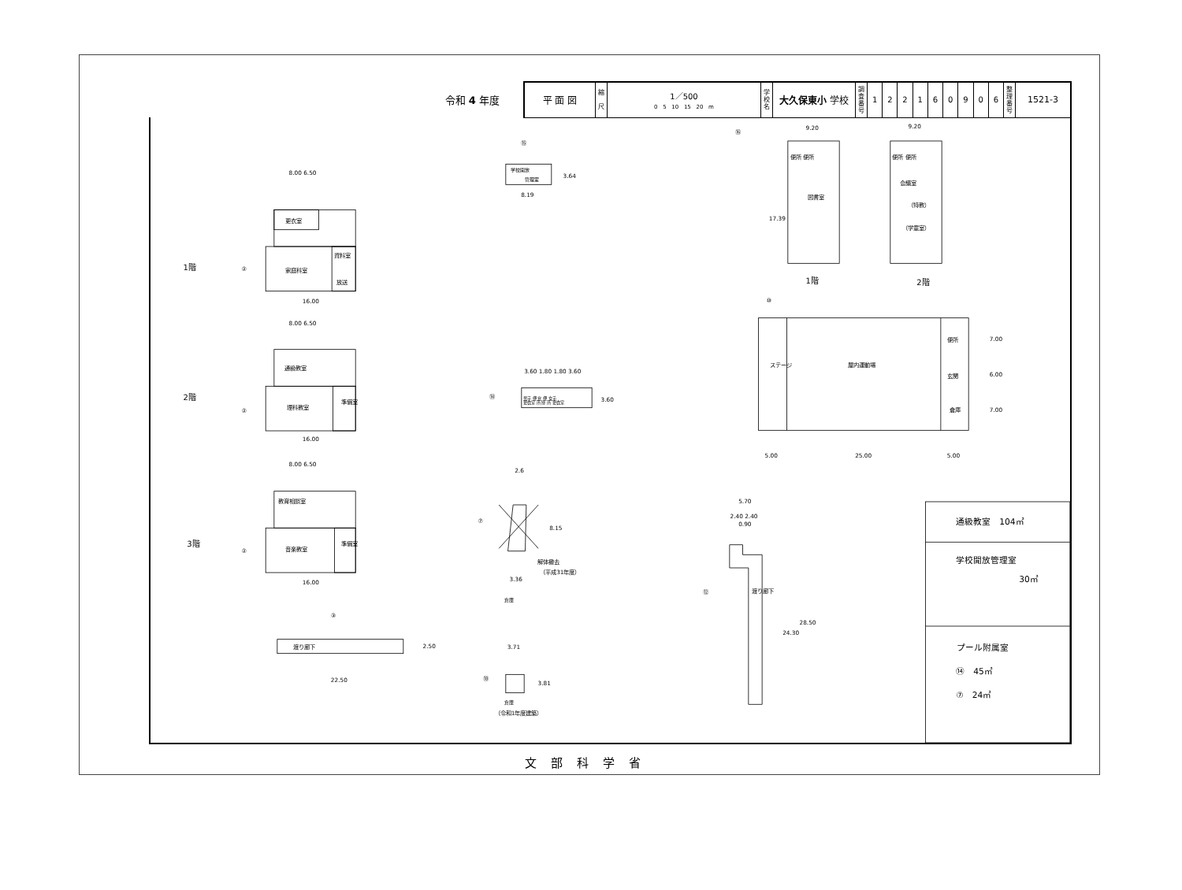令和 4 年度
| 平 面 図 | 縮 尺 | 1／500 0 5 10 15 20 m | 学校名 | 大久保東小 学校 | 調査番号 | 1 | 2 | 2 | 1 | 6 | 0 | 9 | 0 | 6 | 整理番号 | 1521-3 |
1階
2階
3階
②
②
②
8.00 6.50
更衣室
資料室
家庭科室
放送
16.00
8.00 6.50
通級教室
理科教室
準備室
16.00
8.00 6.50
教育相談室
音楽教室
準備室
16.00
③
渡り廊下
22.50
2.50
⑮
学校開放
管理室
3.64
8.19
3.60 1.80 1.80 3.60
⑭
男子 便 倉 便 女子
更衣室 所 庫 所 更衣室
3.60
2.6
⑦
8.15
3.36
解体撤去
（平成31年度）
倉庫
3.71
⑱
3.81
倉庫
（令和1年度建築）
⑯
9.20
9.20
便所 便所
便所 便所
図書室
会議室
（特教）
（学童室）
17.39
1階
2階
⑩
ステージ
屋内運動場
便所
玄関
倉庫
5.00
25.00
5.00
7.00
6.00
7.00
5.70
2.40 2.40
0.90
⑫
渡り廊下
24.30
28.50
通級教室　104㎡
学校開放管理室
30㎡
プール附属室
⑭　45㎡
⑦　24㎡
文部科学省